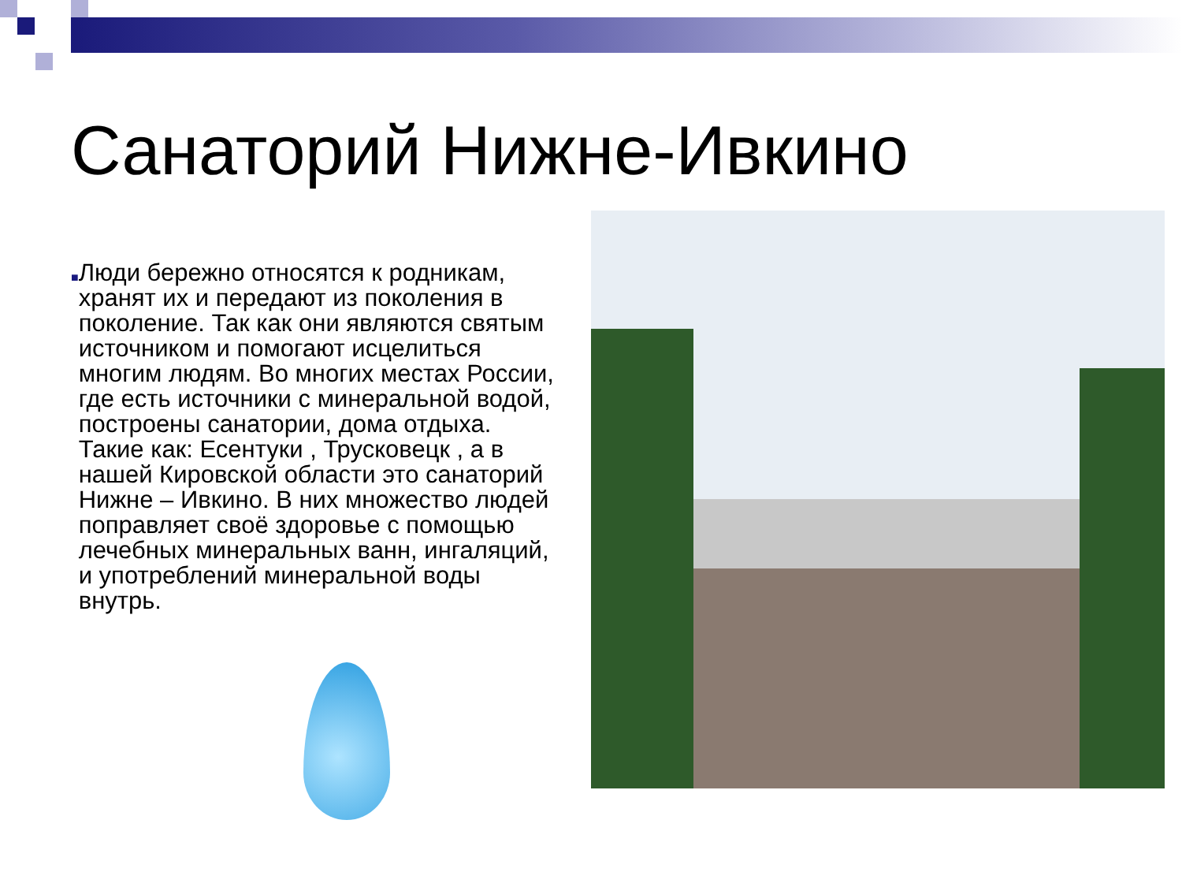Санаторий Нижне-Ивкино
■
Люди бережно относятся к родникам, хранят их и передают из поколения в поколение. Так как они являются святым источником и помогают исцелиться многим людям. Во многих местах России, где есть источники с минеральной водой, построены санатории, дома отдыха. Такие как: Есентуки , Трусковецк , а в нашей Кировской области это санаторий Нижне – Ивкино. В них множество людей поправляет своё здоровье с помощью лечебных минеральных ванн, ингаляций, и употреблений минеральной воды внутрь.